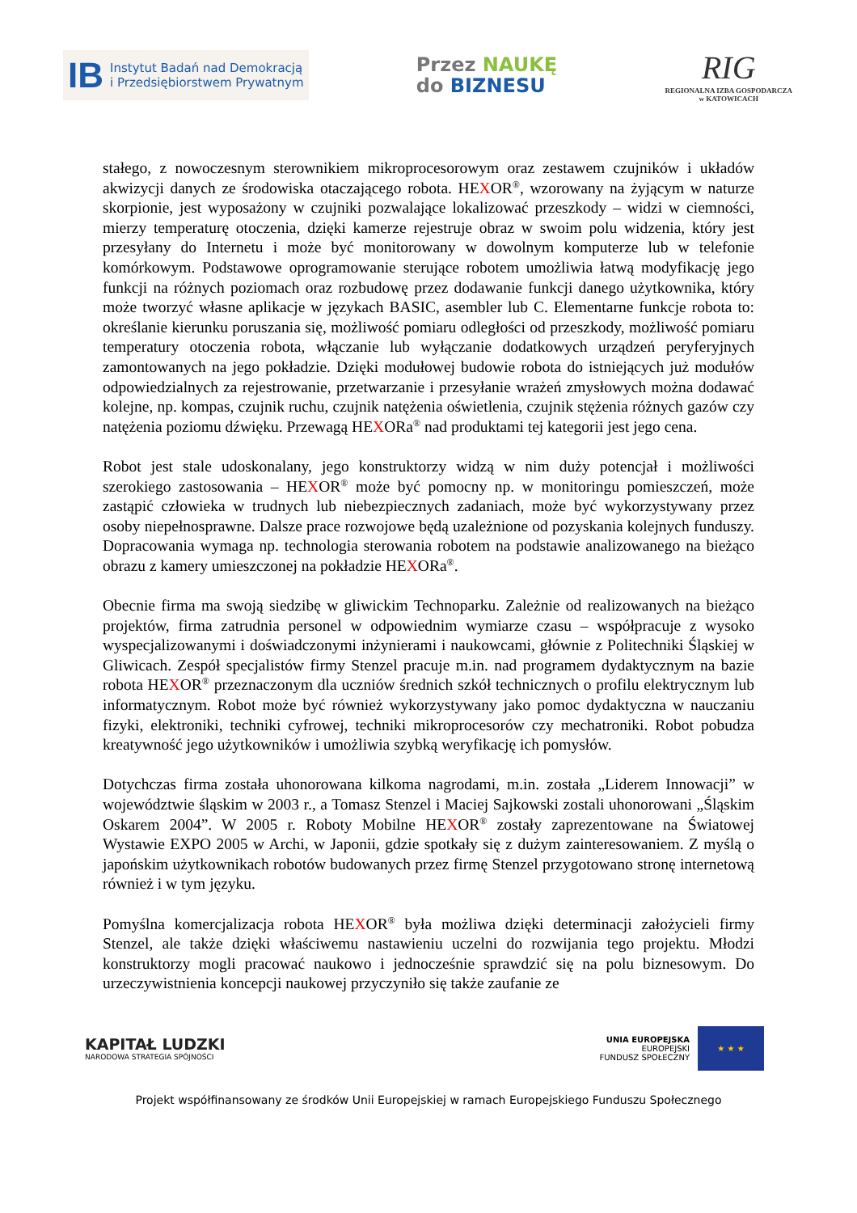IB
Instytut Badań nad Demokracją
i Przedsiębiorstwem Prywatnym
Przez NAUKĘ
do BIZNESU
RIG
REGIONALNA IZBA GOSPODARCZA
w KATOWICACH
stałego, z nowoczesnym sterownikiem mikroprocesorowym oraz zestawem czujników i układów akwizycji danych ze środowiska otaczającego robota. HEXOR<sup>®</sup>, wzorowany na żyjącym w naturze skorpionie, jest wyposażony w czujniki pozwalające lokalizować przeszkody – widzi w ciemności, mierzy temperaturę otoczenia, dzięki kamerze rejestruje obraz w swoim polu widzenia, który jest przesyłany do Internetu i może być monitorowany w dowolnym komputerze lub w telefonie komórkowym. Podstawowe oprogramowanie sterujące robotem umożliwia łatwą modyfikację jego funkcji na różnych poziomach oraz rozbudowę przez dodawanie funkcji danego użytkownika, który może tworzyć własne aplikacje w językach BASIC, asembler lub C. Elementarne funkcje robota to: określanie kierunku poruszania się, możliwość pomiaru odległości od przeszkody, możliwość pomiaru temperatury otoczenia robota, włączanie lub wyłączanie dodatkowych urządzeń peryferyjnych zamontowanych na jego pokładzie. Dzięki modułowej budowie robota do istniejących już modułów odpowiedzialnych za rejestrowanie, przetwarzanie i przesyłanie wrażeń zmysłowych można dodawać kolejne, np. kompas, czujnik ruchu, czujnik natężenia oświetlenia, czujnik stężenia różnych gazów czy natężenia poziomu dźwięku. Przewagą HEXORa<sup>®</sup> nad produktami tej kategorii jest jego cena.
Robot jest stale udoskonalany, jego konstruktorzy widzą w nim duży potencjał i możliwości szerokiego zastosowania – HEXOR<sup>®</sup> może być pomocny np. w monitoringu pomieszczeń, może zastąpić człowieka w trudnych lub niebezpiecznych zadaniach, może być wykorzystywany przez osoby niepełnosprawne. Dalsze prace rozwojowe będą uzależnione od pozyskania kolejnych funduszy. Dopracowania wymaga np. technologia sterowania robotem na podstawie analizowanego na bieżąco obrazu z kamery umieszczonej na pokładzie HEXORa<sup>®</sup>.
Obecnie firma ma swoją siedzibę w gliwickim Technoparku. Zależnie od realizowanych na bieżąco projektów, firma zatrudnia personel w odpowiednim wymiarze czasu – współpracuje z wysoko wyspecjalizowanymi i doświadczonymi inżynierami i naukowcami, głównie z Politechniki Śląskiej w Gliwicach. Zespół specjalistów firmy Stenzel pracuje m.in. nad programem dydaktycznym na bazie robota HEXOR<sup>®</sup> przeznaczonym dla uczniów średnich szkół technicznych o profilu elektrycznym lub informatycznym. Robot może być również wykorzystywany jako pomoc dydaktyczna w nauczaniu fizyki, elektroniki, techniki cyfrowej, techniki mikroprocesorów czy mechatroniki. Robot pobudza kreatywność jego użytkowników i umożliwia szybką weryfikację ich pomysłów.
Dotychczas firma została uhonorowana kilkoma nagrodami, m.in. została „Liderem Innowacji” w województwie śląskim w 2003 r., a Tomasz Stenzel i Maciej Sajkowski zostali uhonorowani „Śląskim Oskarem 2004”. W 2005 r. Roboty Mobilne HEXOR<sup>®</sup> zostały zaprezentowane na Światowej Wystawie EXPO 2005 w Archi, w Japonii, gdzie spotkały się z dużym zainteresowaniem. Z myślą o japońskim użytkownikach robotów budowanych przez firmę Stenzel przygotowano stronę internetową również i w tym języku.
Pomyślna komercjalizacja robota HEXOR<sup>®</sup> była możliwa dzięki determinacji założycieli firmy Stenzel, ale także dzięki właściwemu nastawieniu uczelni do rozwijania tego projektu. Młodzi konstruktorzy mogli pracować naukowo i jednocześnie sprawdzić się na polu biznesowym. Do urzeczywistnienia koncepcji naukowej przyczyniło się także zaufanie ze
KAPITAŁ LUDZKI
NARODOWA STRATEGIA SPÓJNOŚCI
UNIA EUROPEJSKA
EUROPEJSKI
FUNDUSZ SPOŁECZNY
★ ★ ★
Projekt współfinansowany ze środków Unii Europejskiej w ramach Europejskiego Funduszu Społecznego